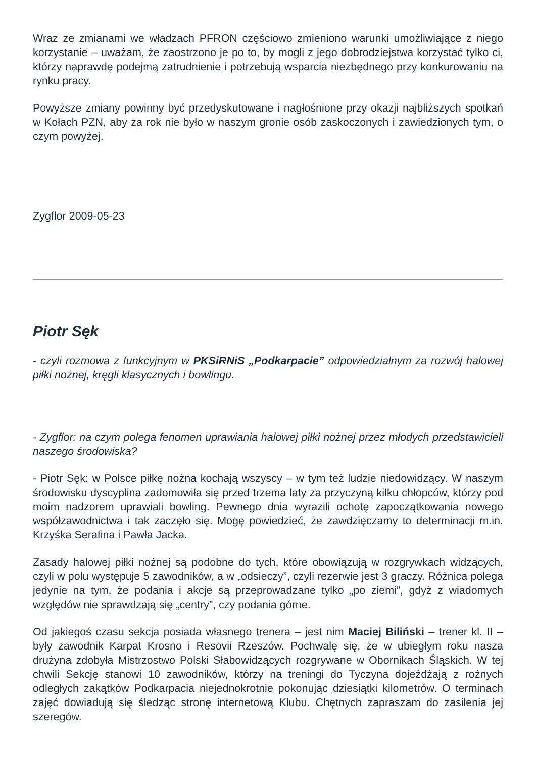Wraz ze zmianami we władzach PFRON częściowo zmieniono warunki umożliwiające z niego korzystanie – uważam, że zaostrzono je po to, by mogli z jego dobrodziejstwa korzystać tylko ci, którzy naprawdę podejmą zatrudnienie i potrzebują wsparcia niezbędnego przy konkurowaniu na rynku pracy.
Powyższe zmiany powinny być przedyskutowane i nagłośnione przy okazji najbliższych spotkań w Kołach PZN, aby za rok nie było w naszym gronie osób zaskoczonych i zawiedzionych tym, o czym powyżej.
Zygflor 2009-05-23
Piotr Sęk
- czyli rozmowa z funkcyjnym w PKSiRNiS „Podkarpacie” odpowiedzialnym za rozwój halowej piłki nożnej, kręgli klasycznych i bowlingu.
- Zygflor: na czym polega fenomen uprawiania halowej piłki nożnej przez młodych przedstawicieli naszego środowiska?
- Piotr Sęk: w Polsce piłkę nożna kochają wszyscy – w tym też ludzie niedowidzący. W naszym środowisku dyscyplina zadomowiła się przed trzema laty za przyczyną kilku chłopców, którzy pod moim nadzorem uprawiali bowling. Pewnego dnia wyrazili ochotę zapoczątkowania nowego współzawodnictwa i tak zaczęło się. Mogę powiedzieć, że zawdzięczamy to determinacji m.in. Krzyśka Serafina i Pawła Jacka.
Zasady halowej piłki nożnej są podobne do tych, które obowiązują w rozgrywkach widzących, czyli w polu występuje 5 zawodników, a w „odsieczy”, czyli rezerwie jest 3 graczy. Różnica polega jedynie na tym, że podania i akcje są przeprowadzane tylko „po ziemi”, gdyż z wiadomych względów nie sprawdzają się „centry”, czy podania górne.
Od jakiegoś czasu sekcja posiada własnego trenera – jest nim Maciej Biliński – trener kl. II – były zawodnik Karpat Krosno i Resovii Rzeszów. Pochwalę się, że w ubiegłym roku nasza drużyna zdobyła Mistrzostwo Polski Słabowidzących rozgrywane w Obornikach Śląskich. W tej chwili Sekcję stanowi 10 zawodników, którzy na treningi do Tyczyna dojeżdżają z rożnych odległych zakątków Podkarpacia niejednokrotnie pokonując dziesiątki kilometrów. O terminach zajęć dowiadują się śledząc stronę internetową Klubu. Chętnych zapraszam do zasilenia jej szeregów.